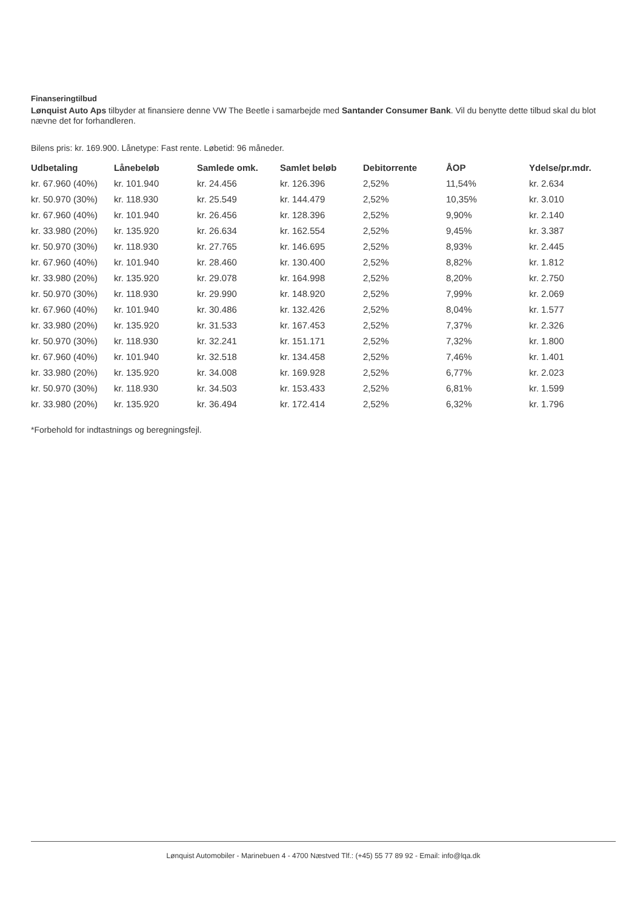Finanseringtilbud
Lønquist Auto Aps tilbyder at finansiere denne VW The Beetle i samarbejde med Santander Consumer Bank. Vil du benytte dette tilbud skal du blot nævne det for forhandleren.
Bilens pris: kr. 169.900. Lånetype: Fast rente. Løbetid: 96 måneder.
| Udbetaling | Lånebeløb | Samlede omk. | Samlet beløb | Debitorrente | ÅOP | Ydelse/pr.mdr. |
| --- | --- | --- | --- | --- | --- | --- |
| kr. 67.960 (40%) | kr. 101.940 | kr. 24.456 | kr. 126.396 | 2,52% | 11,54% | kr. 2.634 |
| kr. 50.970 (30%) | kr. 118.930 | kr. 25.549 | kr. 144.479 | 2,52% | 10,35% | kr. 3.010 |
| kr. 67.960 (40%) | kr. 101.940 | kr. 26.456 | kr. 128.396 | 2,52% | 9,90% | kr. 2.140 |
| kr. 33.980 (20%) | kr. 135.920 | kr. 26.634 | kr. 162.554 | 2,52% | 9,45% | kr. 3.387 |
| kr. 50.970 (30%) | kr. 118.930 | kr. 27.765 | kr. 146.695 | 2,52% | 8,93% | kr. 2.445 |
| kr. 67.960 (40%) | kr. 101.940 | kr. 28.460 | kr. 130.400 | 2,52% | 8,82% | kr. 1.812 |
| kr. 33.980 (20%) | kr. 135.920 | kr. 29.078 | kr. 164.998 | 2,52% | 8,20% | kr. 2.750 |
| kr. 50.970 (30%) | kr. 118.930 | kr. 29.990 | kr. 148.920 | 2,52% | 7,99% | kr. 2.069 |
| kr. 67.960 (40%) | kr. 101.940 | kr. 30.486 | kr. 132.426 | 2,52% | 8,04% | kr. 1.577 |
| kr. 33.980 (20%) | kr. 135.920 | kr. 31.533 | kr. 167.453 | 2,52% | 7,37% | kr. 2.326 |
| kr. 50.970 (30%) | kr. 118.930 | kr. 32.241 | kr. 151.171 | 2,52% | 7,32% | kr. 1.800 |
| kr. 67.960 (40%) | kr. 101.940 | kr. 32.518 | kr. 134.458 | 2,52% | 7,46% | kr. 1.401 |
| kr. 33.980 (20%) | kr. 135.920 | kr. 34.008 | kr. 169.928 | 2,52% | 6,77% | kr. 2.023 |
| kr. 50.970 (30%) | kr. 118.930 | kr. 34.503 | kr. 153.433 | 2,52% | 6,81% | kr. 1.599 |
| kr. 33.980 (20%) | kr. 135.920 | kr. 36.494 | kr. 172.414 | 2,52% | 6,32% | kr. 1.796 |
*Forbehold for indtastnings og beregningsfejl.
Lønquist Automobiler - Marinebuen 4 - 4700 Næstved Tlf.: (+45) 55 77 89 92 - Email: info@lqa.dk